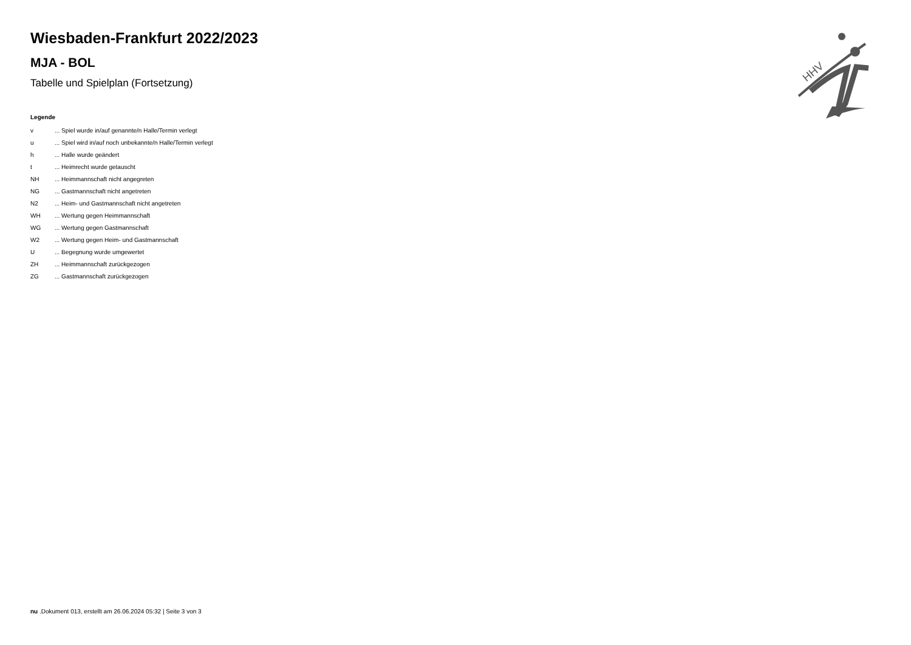Wiesbaden-Frankfurt 2022/2023
MJA - BOL
Tabelle und Spielplan (Fortsetzung)
Legende
| v | ... Spiel wurde in/auf genannte/n Halle/Termin verlegt |
| u | ... Spiel wird in/auf noch unbekannte/n Halle/Termin verlegt |
| h | ... Halle wurde geändert |
| t | ... Heimrecht wurde getauscht |
| NH | ... Heimmannschaft nicht angegreten |
| NG | ... Gastmannschaft nicht angetreten |
| N2 | ... Heim- und Gastmannschaft nicht angetreten |
| WH | ... Wertung gegen Heimmannschaft |
| WG | ... Wertung gegen Gastmannschaft |
| W2 | ... Wertung gegen Heim- und Gastmannschaft |
| U | ... Begegnung wurde umgewertet |
| ZH | ... Heimmannschaft zurückgezogen |
| ZG | ... Gastmannschaft zurückgezogen |
HHV
nu .Dokument 013, erstellt am 26.06.2024 05:32 | Seite 3 von 3